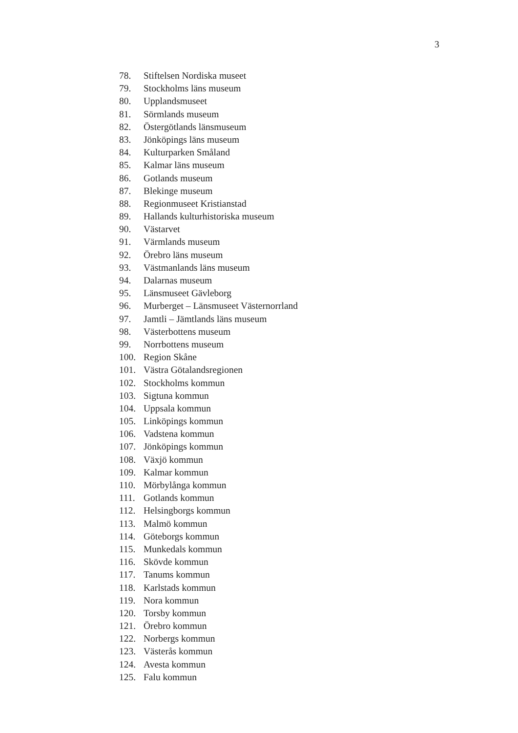3
78. Stiftelsen Nordiska museet
79. Stockholms läns museum
80. Upplandsmuseet
81. Sörmlands museum
82. Östergötlands länsmuseum
83. Jönköpings läns museum
84. Kulturparken Småland
85. Kalmar läns museum
86. Gotlands museum
87. Blekinge museum
88. Regionmuseet Kristianstad
89. Hallands kulturhistoriska museum
90. Västarvet
91. Värmlands museum
92. Örebro läns museum
93. Västmanlands läns museum
94. Dalarnas museum
95. Länsmuseet Gävleborg
96. Murberget – Länsmuseet Västernorrland
97. Jamtli – Jämtlands läns museum
98. Västerbottens museum
99. Norrbottens museum
100. Region Skåne
101. Västra Götalandsregionen
102. Stockholms kommun
103. Sigtuna kommun
104. Uppsala kommun
105. Linköpings kommun
106. Vadstena kommun
107. Jönköpings kommun
108. Växjö kommun
109. Kalmar kommun
110. Mörbylånga kommun
111. Gotlands kommun
112. Helsingborgs kommun
113. Malmö kommun
114. Göteborgs kommun
115. Munkedals kommun
116. Skövde kommun
117. Tanums kommun
118. Karlstads kommun
119. Nora kommun
120. Torsby kommun
121. Örebro kommun
122. Norbergs kommun
123. Västerås kommun
124. Avesta kommun
125. Falu kommun